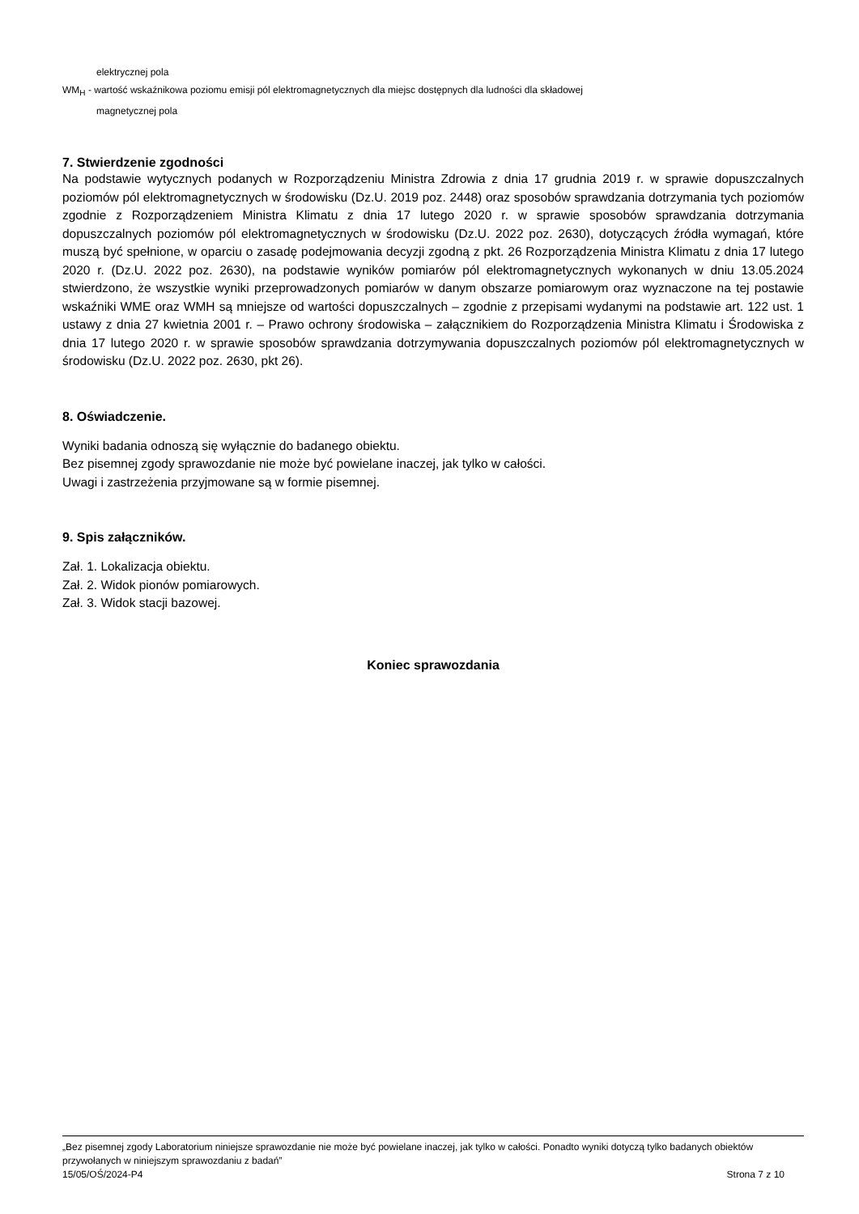elektrycznej pola
WM<sub>H</sub> - wartość wskaźnikowa poziomu emisji pól elektromagnetycznych dla miejsc dostępnych dla ludności dla składowej
magnetycznej pola
7. Stwierdzenie zgodności
Na podstawie wytycznych podanych w Rozporządzeniu Ministra Zdrowia z dnia 17 grudnia 2019 r. w sprawie dopuszczalnych poziomów pól elektromagnetycznych w środowisku (Dz.U. 2019 poz. 2448) oraz sposobów sprawdzania dotrzymania tych poziomów zgodnie z Rozporządzeniem Ministra Klimatu z dnia 17 lutego 2020 r. w sprawie sposobów sprawdzania dotrzymania dopuszczalnych poziomów pól elektromagnetycznych w środowisku (Dz.U. 2022 poz. 2630), dotyczących źródła wymagań, które muszą być spełnione, w oparciu o zasadę podejmowania decyzji zgodną z pkt. 26 Rozporządzenia Ministra Klimatu z dnia 17 lutego 2020 r. (Dz.U. 2022 poz. 2630), na podstawie wyników pomiarów pól elektromagnetycznych wykonanych w dniu 13.05.2024 stwierdzono, że wszystkie wyniki przeprowadzonych pomiarów w danym obszarze pomiarowym oraz wyznaczone na tej postawie wskaźniki WME oraz WMH są mniejsze od wartości dopuszczalnych – zgodnie z przepisami wydanymi na podstawie art. 122 ust. 1 ustawy z dnia 27 kwietnia 2001 r. – Prawo ochrony środowiska – załącznikiem do Rozporządzenia Ministra Klimatu i Środowiska z dnia 17 lutego 2020 r. w sprawie sposobów sprawdzania dotrzymywania dopuszczalnych poziomów pól elektromagnetycznych w środowisku (Dz.U. 2022 poz. 2630, pkt 26).
8. Oświadczenie.
Wyniki badania odnoszą się wyłącznie do badanego obiektu.
Bez pisemnej zgody sprawozdanie nie może być powielane inaczej, jak tylko w całości.
Uwagi i zastrzeżenia przyjmowane są w formie pisemnej.
9. Spis załączników.
Zał. 1. Lokalizacja obiektu.
Zał. 2. Widok pionów pomiarowych.
Zał. 3. Widok stacji bazowej.
Koniec sprawozdania
„Bez pisemnej zgody Laboratorium niniejsze sprawozdanie nie może być powielane inaczej, jak tylko w całości. Ponadto wyniki dotyczą tylko badanych obiektów przywołanych w niniejszym sprawozdaniu z badań”
15/05/OŚ/2024-P4 Strona 7 z 10